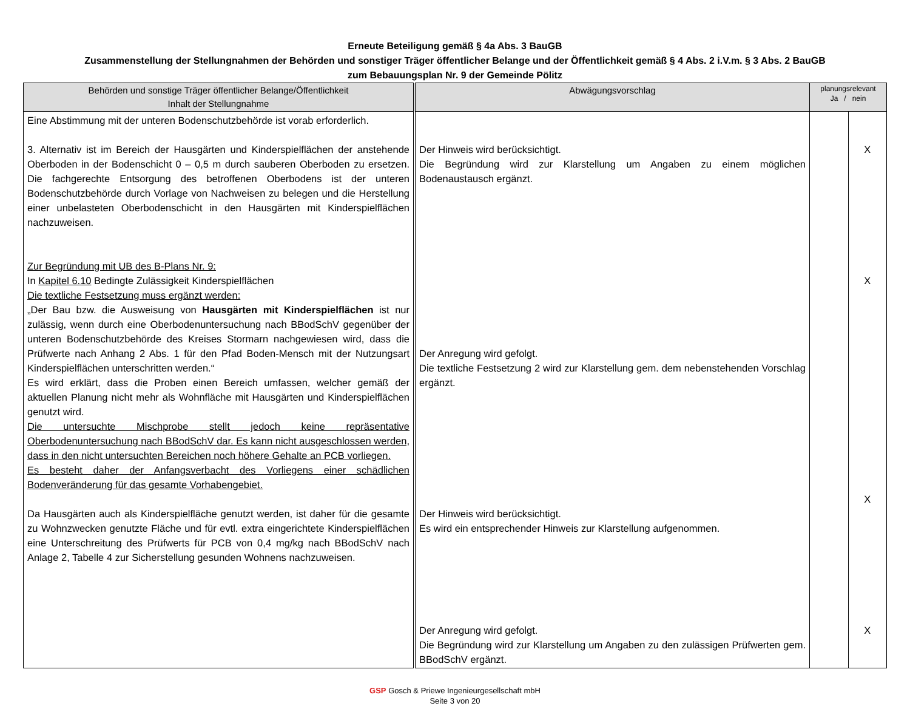Erneute Beteiligung gemäß § 4a Abs. 3 BauGB
Zusammenstellung der Stellungnahmen der Behörden und sonstiger Träger öffentlicher Belange und der Öffentlichkeit gemäß § 4 Abs. 2 i.V.m. § 3 Abs. 2 BauGB
zum Bebauungsplan Nr. 9 der Gemeinde Pölitz
| Behörden und sonstige Träger öffentlicher Belange/Öffentlichkeit Inhalt der Stellungnahme | Abwägungsvorschlag | planungsrelevant Ja / nein | |
| --- | --- | --- | --- |
| Eine Abstimmung mit der unteren Bodenschutzbehörde ist vorab erforderlich. 3. Alternativ ist im Bereich der Hausgärten und Kinderspielflächen der anstehende Oberboden in der Bodenschicht 0 – 0,5 m durch sauberen Oberboden zu ersetzen. Die fachgerechte Entsorgung des betroffenen Oberbodens ist der unteren Bodenschutzbehörde durch Vorlage von Nachweisen zu belegen und die Herstellung einer unbelasteten Oberbodenschicht in den Hausgärten mit Kinderspielflächen nachzuweisen. Zur Begründung mit UB des B-Plans Nr. 9: In Kapitel 6.10 Bedingte Zulässigkeit Kinderspielflächen Die textliche Festsetzung muss ergänzt werden: „Der Bau bzw. die Ausweisung von Hausgärten mit Kinderspielflächen ist nur zulässig, wenn durch eine Oberbodenuntersuchung nach BBodSchV gegenüber der unteren Bodenschutzbehörde des Kreises Stormarn nachgewiesen wird, dass die Prüfwerte nach Anhang 2 Abs. 1 für den Pfad Boden-Mensch mit der Nutzungsart Kinderspielflächen unterschritten werden.“ Es wird erklärt, dass die Proben einen Bereich umfassen, welcher gemäß der aktuellen Planung nicht mehr als Wohnfläche mit Hausgärten und Kinderspielflächen genutzt wird. Die untersuchte Mischprobe stellt jedoch keine repräsentative Oberbodenuntersuchung nach BBodSchV dar. Es kann nicht ausgeschlossen werden, dass in den nicht untersuchten Bereichen noch höhere Gehalte an PCB vorliegen. Es besteht daher der Anfangsverbacht des Vorliegens einer schädlichen Bodenveränderung für das gesamte Vorhabengebiet. Da Hausgärten auch als Kinderspielfläche genutzt werden, ist daher für die gesamte zu Wohnzwecken genutzte Fläche und für evtl. extra eingerichtete Kinderspielflächen eine Unterschreitung des Prüfwerts für PCB von 0,4 mg/kg nach BBodSchV nach Anlage 2, Tabelle 4 zur Sicherstellung gesunden Wohnens nachzuweisen. | Der Hinweis wird berücksichtigt. Die Begründung wird zur Klarstellung um Angaben zu einem möglichen Bodenaustausch ergänzt. Der Anregung wird gefolgt. Die textliche Festsetzung 2 wird zur Klarstellung gem. dem nebenstehenden Vorschlag ergänzt. Der Hinweis wird berücksichtigt. Es wird ein entsprechender Hinweis zur Klarstellung aufgenommen. Der Anregung wird gefolgt. Die Begründung wird zur Klarstellung um Angaben zu den zulässigen Prüfwerten gem. BBodSchV ergänzt. | | X X X X |
GSP Gosch & Priewe Ingenieurgesellschaft mbH
Seite 3 von 20